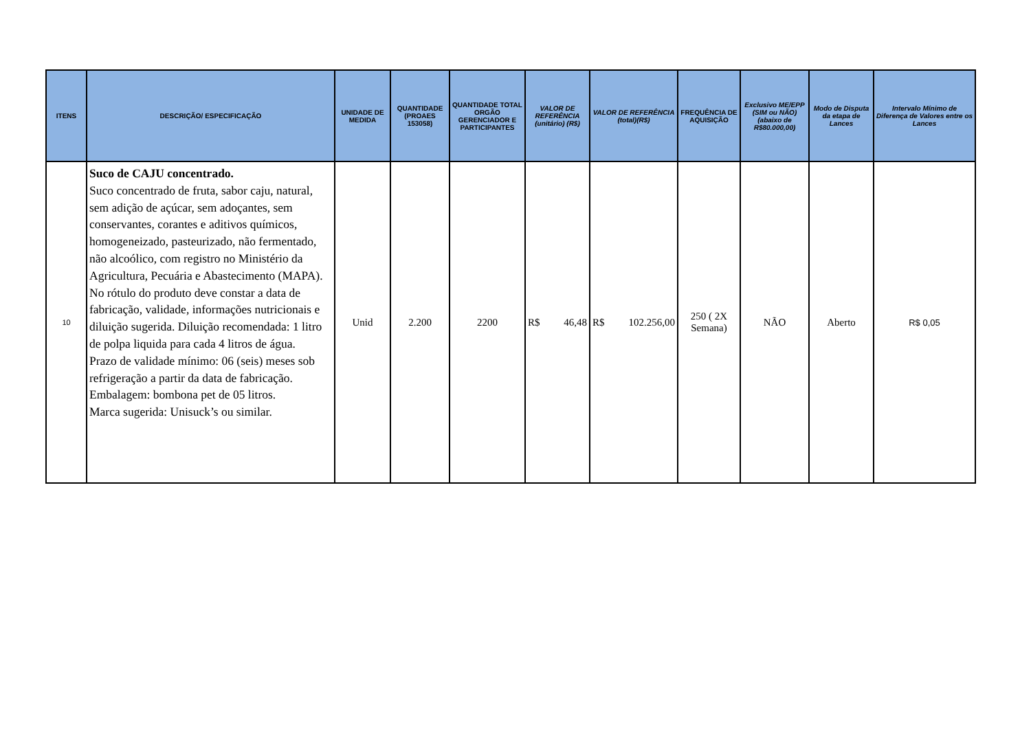| ITENS | DESCRIÇÃO/ ESPECIFICAÇÃO | UNIDADE DE MEDIDA | QUANTIDADE (PROAES 153058) | QUANTIDADE TOTAL ORGÃO GERENCIADOR E PARTICIPANTES | VALOR DE REFERÊNCIA (unitário) (R$) | VALOR DE REFERÊNCIA (total)(R$) | FREQUÊNCIA DE AQUISIÇÃO | Exclusivo ME/EPP (SIM ou NÃO) (abaixo de R$80.000,00) | Modo de Disputa da etapa de Lances | Intervalo Mínimo de Diferença de Valores entre os Lances |
| --- | --- | --- | --- | --- | --- | --- | --- | --- | --- | --- |
| 10 | Suco de CAJU concentrado. Suco concentrado de fruta, sabor caju, natural, sem adição de açúcar, sem adoçantes, sem conservantes, corantes e aditivos químicos, homogeneizado, pasteurizado, não fermentado, não alcoólico, com registro no Ministério da Agricultura, Pecuária e Abastecimento (MAPA). No rótulo do produto deve constar a data de fabricação, validade, informações nutricionais e diluição sugerida. Diluição recomendada: 1 litro de polpa liquida para cada 4 litros de água. Prazo de validade mínimo: 06 (seis) meses sob refrigeração a partir da data de fabricação. Embalagem: bombona pet de 05 litros. Marca sugerida: Unisuck’s ou similar. | Unid | 2.200 | 2200 | R$ 46,48 | R$ 102.256,00 | 250 ( 2X Semana) | NÃO | Aberto | R$ 0,05 |